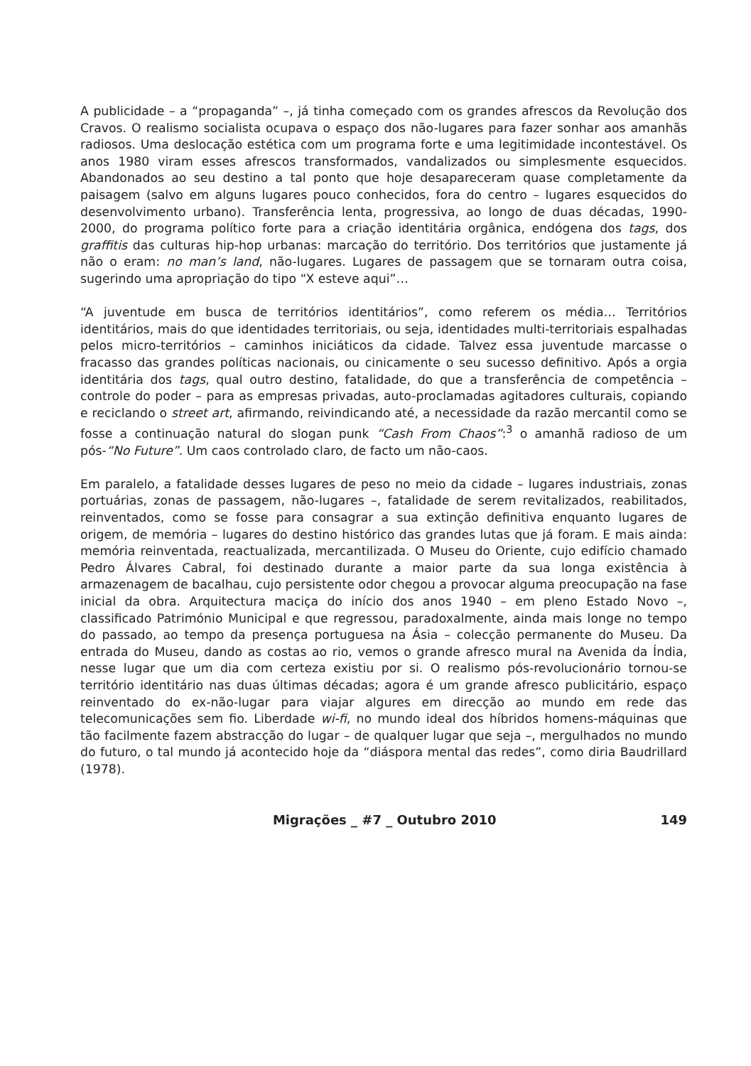A publicidade – a “propaganda” –, já tinha começado com os grandes afrescos da Revolução dos Cravos. O realismo socialista ocupava o espaço dos não-lugares para fazer sonhar aos amanhãs radiosos. Uma deslocação estética com um programa forte e uma legitimidade incontestável. Os anos 1980 viram esses afrescos transformados, vandalizados ou simplesmente esquecidos. Abandonados ao seu destino a tal ponto que hoje desapareceram quase completamente da paisagem (salvo em alguns lugares pouco conhecidos, fora do centro – lugares esquecidos do desenvolvimento urbano). Transferência lenta, progressiva, ao longo de duas décadas, 1990-2000, do programa político forte para a criação identitária orgânica, endógena dos tags, dos graffitis das culturas hip-hop urbanas: marcação do território. Dos territórios que justamente já não o eram: no man’s land, não-lugares. Lugares de passagem que se tornaram outra coisa, sugerindo uma apropriação do tipo “X esteve aqui”…
“A juventude em busca de territórios identitários”, como referem os média… Territórios identitários, mais do que identidades territoriais, ou seja, identidades multi-territoriais espalhadas pelos micro-territórios – caminhos iniciáticos da cidade. Talvez essa juventude marcasse o fracasso das grandes políticas nacionais, ou cinicamente o seu sucesso definitivo. Após a orgia identitária dos tags, qual outro destino, fatalidade, do que a transferência de competência – controle do poder – para as empresas privadas, auto-proclamadas agitadores culturais, copiando e reciclando o street art, afirmando, reivindicando até, a necessidade da razão mercantil como se fosse a continuação natural do slogan punk “Cash From Chaos”:<sup>3</sup> o amanhã radioso de um pós-“No Future”. Um caos controlado claro, de facto um não-caos.
Em paralelo, a fatalidade desses lugares de peso no meio da cidade – lugares industriais, zonas portuárias, zonas de passagem, não-lugares –, fatalidade de serem revitalizados, reabilitados, reinventados, como se fosse para consagrar a sua extinção definitiva enquanto lugares de origem, de memória – lugares do destino histórico das grandes lutas que já foram. E mais ainda: memória reinventada, reactualizada, mercantilizada. O Museu do Oriente, cujo edifício chamado Pedro Álvares Cabral, foi destinado durante a maior parte da sua longa existência à armazenagem de bacalhau, cujo persistente odor chegou a provocar alguma preocupação na fase inicial da obra. Arquitectura maciça do início dos anos 1940 – em pleno Estado Novo –, classificado Património Municipal e que regressou, paradoxalmente, ainda mais longe no tempo do passado, ao tempo da presença portuguesa na Ásia – colecção permanente do Museu. Da entrada do Museu, dando as costas ao rio, vemos o grande afresco mural na Avenida da Índia, nesse lugar que um dia com certeza existiu por si. O realismo pós-revolucionário tornou-se território identitário nas duas últimas décadas; agora é um grande afresco publicitário, espaço reinventado do ex-não-lugar para viajar algures em direcção ao mundo em rede das telecomunicações sem fio. Liberdade wi-fi, no mundo ideal dos híbridos homens-máquinas que tão facilmente fazem abstracção do lugar – de qualquer lugar que seja –, mergulhados no mundo do futuro, o tal mundo já acontecido hoje da “diáspora mental das redes”, como diria Baudrillard (1978).
Migrações _ #7 _ Outubro 2010 149